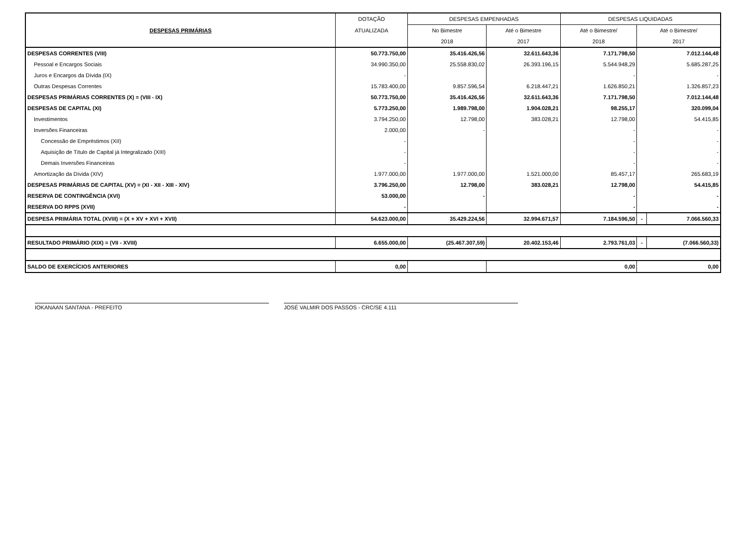| DESPESAS PRIMÁRIAS | DOTAÇÃO | DESPESAS EMPENHADAS | | DESPESAS LIQUIDADAS | | |
| --- | --- | --- | --- | --- | --- | --- |
| | ATUALIZADA | No Bimestre | Até o Bimestre | Até o Bimestre/ | Até o Bimestre/ | |
| | | 2018 | 2017 | 2018 | 2017 | |
| DESPESAS CORRENTES (VIII) | 50.773.750,00 | 35.416.426,56 | 32.611.643,36 | 7.171.798,50 | 7.012.144,48 | |
| Pessoal e Encargos Sociais | 34.990.350,00 | 25.558.830,02 | 26.393.196,15 | 5.544.948,29 | 5.685.287,25 | |
| Juros e Encargos da Dívida (IX) | - | | | - | - | |
| Outras Despesas Correntes | 15.783.400,00 | 9.857.596,54 | 6.218.447,21 | 1.626.850,21 | 1.326.857,23 | |
| DESPESAS PRIMÁRIAS CORRENTES (X) = (VIII - IX) | 50.773.750,00 | 35.416.426,56 | 32.611.643,36 | 7.171.798,50 | 7.012.144,48 | |
| DESPESAS DE CAPITAL (XI) | 5.773.250,00 | 1.989.798,00 | 1.904.028,21 | 98.255,17 | 320.099,04 | |
| Investimentos | 3.794.250,00 | 12.798,00 | 383.028,21 | 12.798,00 | 54.415,85 | |
| Inversões Financeiras | 2.000,00 | - | | - | - | |
| Concessão de Empréstimos (XII) | - | | | - | - | |
| Aquisição de Título de Capital já Integralizado (XIII) | - | | | - | - | |
| Demais Inversões Financeiras | - | | | - | - | |
| Amortização da Dívida (XIV) | 1.977.000,00 | 1.977.000,00 | 1.521.000,00 | 85.457,17 | 265.683,19 | |
| DESPESAS PRIMÁRIAS DE CAPITAL (XV) = (XI - XII - XIII - XIV) | 3.796.250,00 | 12.798,00 | 383.028,21 | 12.798,00 | 54.415,85 | |
| RESERVA DE CONTINGÊNCIA (XVI) | 53.000,00 | - | | - | - | |
| RESERVA DO RPPS (XVII) | - | | | - | - | |
| DESPESA PRIMÁRIA TOTAL (XVIII) = (X + XV + XVI + XVII) | 54.623.000,00 | 35.429.224,56 | 32.994.671,57 | 7.184.596,50 | - | 7.066.560,33 |
| RESULTADO PRIMÁRIO (XIX) = (VII - XVIII) | 6.655.000,00 | (25.467.307,59) | 20.402.153,46 | 2.793.761,03 | - | (7.066.560,33) |
| SALDO DE EXERCÍCIOS ANTERIORES | 0,00 | | 0,00 | | 0,00 | |
IOKANAAN SANTANA - PREFEITO JOSÉ VALMIR DOS PASSOS - CRC/SE 4.111